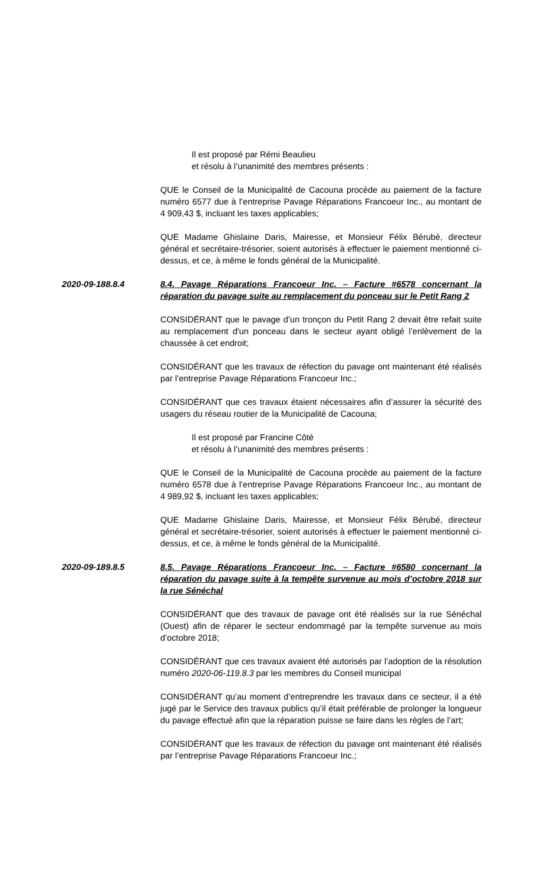Il est proposé par Rémi Beaulieu
et résolu à l’unanimité des membres présents :
QUE le Conseil de la Municipalité de Cacouna procède au paiement de la facture numéro 6577 due à l’entreprise Pavage Réparations Francoeur Inc., au montant de 4 909,43 $, incluant les taxes applicables;
QUE Madame Ghislaine Daris, Mairesse, et Monsieur Félix Bérubé, directeur général et secrétaire-trésorier, soient autorisés à effectuer le paiement mentionné ci-dessus, et ce, à même le fonds général de la Municipalité.
2020-09-188.8.4 8.4. Pavage Réparations Francoeur Inc. – Facture #6578 concernant la réparation du pavage suite au remplacement du ponceau sur le Petit Rang 2
CONSIDÉRANT que le pavage d’un tronçon du Petit Rang 2 devait être refait suite au remplacement d'un ponceau dans le secteur ayant obligé l’enlèvement de la chaussée à cet endroit;
CONSIDÉRANT que les travaux de réfection du pavage ont maintenant été réalisés par l’entreprise Pavage Réparations Francoeur Inc.;
CONSIDÉRANT que ces travaux étaient nécessaires afin d’assurer la sécurité des usagers du réseau routier de la Municipalité de Cacouna;
Il est proposé par Francine Côté
et résolu à l’unanimité des membres présents :
QUE le Conseil de la Municipalité de Cacouna procède au paiement de la facture numéro 6578 due à l’entreprise Pavage Réparations Francoeur Inc., au montant de 4 989,92 $, incluant les taxes applicables;
QUE Madame Ghislaine Daris, Mairesse, et Monsieur Félix Bérubé, directeur général et secrétaire-trésorier, soient autorisés à effectuer le paiement mentionné ci-dessus, et ce, à même le fonds général de la Municipalité.
2020-09-189.8.5 8.5. Pavage Réparations Francoeur Inc. – Facture #6580 concernant la réparation du pavage suite à la tempête survenue au mois d’octobre 2018 sur la rue Sénéchal
CONSIDÉRANT que des travaux de pavage ont été réalisés sur la rue Sénéchal (Ouest) afin de réparer le secteur endommagé par la tempête survenue au mois d’octobre 2018;
CONSIDÉRANT que ces travaux avaient été autorisés par l’adoption de la résolution numéro 2020-06-119.8.3 par les membres du Conseil municipal
CONSIDÉRANT qu’au moment d’entreprendre les travaux dans ce secteur, il a été jugé par le Service des travaux publics qu’il était préférable de prolonger la longueur du pavage effectué afin que la réparation puisse se faire dans les règles de l’art;
CONSIDÉRANT que les travaux de réfection du pavage ont maintenant été réalisés par l’entreprise Pavage Réparations Francoeur Inc.;